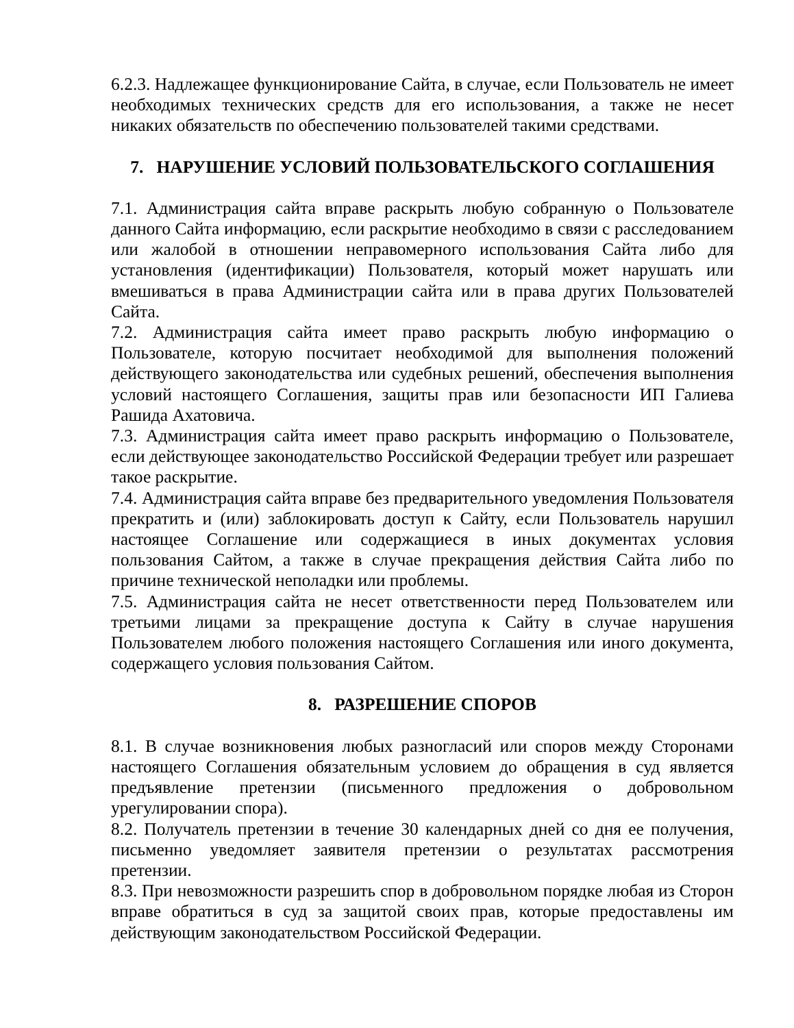6.2.3. Надлежащее функционирование Сайта, в случае, если Пользователь не имеет необходимых технических средств для его использования, а также не несет никаких обязательств по обеспечению пользователей такими средствами.
7. НАРУШЕНИЕ УСЛОВИЙ ПОЛЬЗОВАТЕЛЬСКОГО СОГЛАШЕНИЯ
7.1. Администрация сайта вправе раскрыть любую собранную о Пользователе данного Сайта информацию, если раскрытие необходимо в связи с расследованием или жалобой в отношении неправомерного использования Сайта либо для установления (идентификации) Пользователя, который может нарушать или вмешиваться в права Администрации сайта или в права других Пользователей Сайта.
7.2. Администрация сайта имеет право раскрыть любую информацию о Пользователе, которую посчитает необходимой для выполнения положений действующего законодательства или судебных решений, обеспечения выполнения условий настоящего Соглашения, защиты прав или безопасности ИП Галиева Рашида Ахатовича.
7.3. Администрация сайта имеет право раскрыть информацию о Пользователе, если действующее законодательство Российской Федерации требует или разрешает такое раскрытие.
7.4. Администрация сайта вправе без предварительного уведомления Пользователя прекратить и (или) заблокировать доступ к Сайту, если Пользователь нарушил настоящее Соглашение или содержащиеся в иных документах условия пользования Сайтом, а также в случае прекращения действия Сайта либо по причине технической неполадки или проблемы.
7.5. Администрация сайта не несет ответственности перед Пользователем или третьими лицами за прекращение доступа к Сайту в случае нарушения Пользователем любого положения настоящего Соглашения или иного документа, содержащего условия пользования Сайтом.
8. РАЗРЕШЕНИЕ СПОРОВ
8.1. В случае возникновения любых разногласий или споров между Сторонами настоящего Соглашения обязательным условием до обращения в суд является предъявление претензии (письменного предложения о добровольном урегулировании спора).
8.2. Получатель претензии в течение 30 календарных дней со дня ее получения, письменно уведомляет заявителя претензии о результатах рассмотрения претензии.
8.3. При невозможности разрешить спор в добровольном порядке любая из Сторон вправе обратиться в суд за защитой своих прав, которые предоставлены им действующим законодательством Российской Федерации.